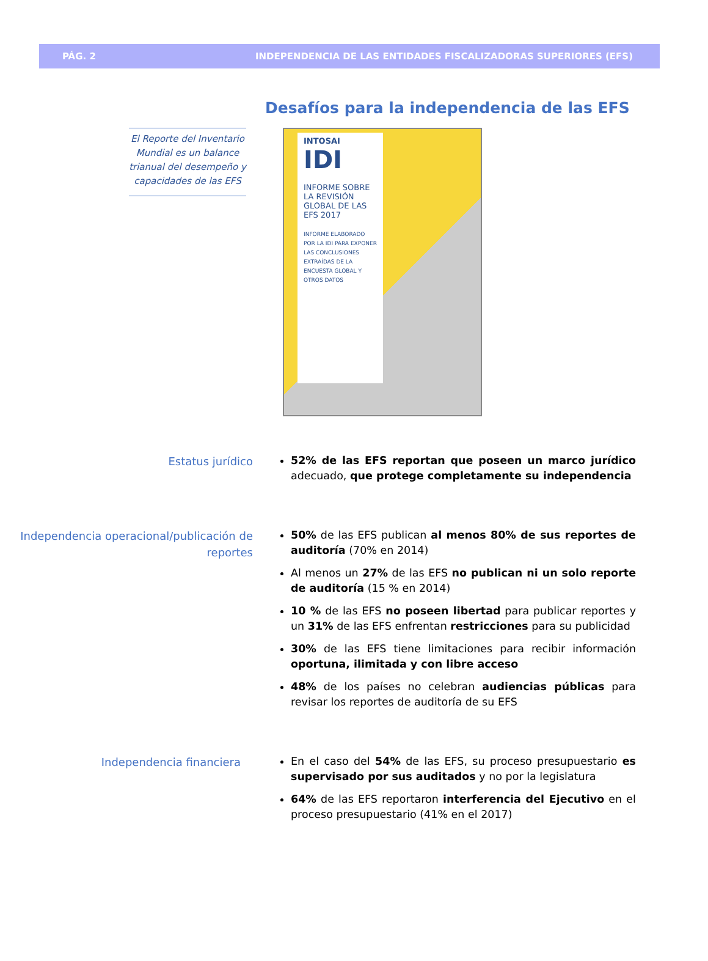PÁG. 2 INDEPENDENCIA DE LAS ENTIDADES FISCALIZADORAS SUPERIORES (EFS)
Desafíos para la independencia de las EFS
El Reporte del Inventario Mundial es un balance trianual del desempeño y capacidades de las EFS
INTOSAI
IDI
INFORME SOBRE LA REVISIÓN GLOBAL DE LAS EFS 2017
INFORME ELABORADO POR LA IDI PARA EXPONER LAS CONCLUSIONES EXTRAÍDAS DE LA ENCUESTA GLOBAL Y OTROS DATOS
Estatus jurídico
52% de las EFS reportan que poseen un marco jurídico adecuado, que protege completamente su independencia
Independencia operacional/publicación de reportes
50% de las EFS publican al menos 80% de sus reportes de auditoría (70% en 2014)
Al menos un 27% de las EFS no publican ni un solo reporte de auditoría (15 % en 2014)
10 % de las EFS no poseen libertad para publicar reportes y un 31% de las EFS enfrentan restricciones para su publicidad
30% de las EFS tiene limitaciones para recibir información oportuna, ilimitada y con libre acceso
48% de los países no celebran audiencias públicas para revisar los reportes de auditoría de su EFS
Independencia financiera
En el caso del 54% de las EFS, su proceso presupuestario es supervisado por sus auditados y no por la legislatura
64% de las EFS reportaron interferencia del Ejecutivo en el proceso presupuestario (41% en el 2017)